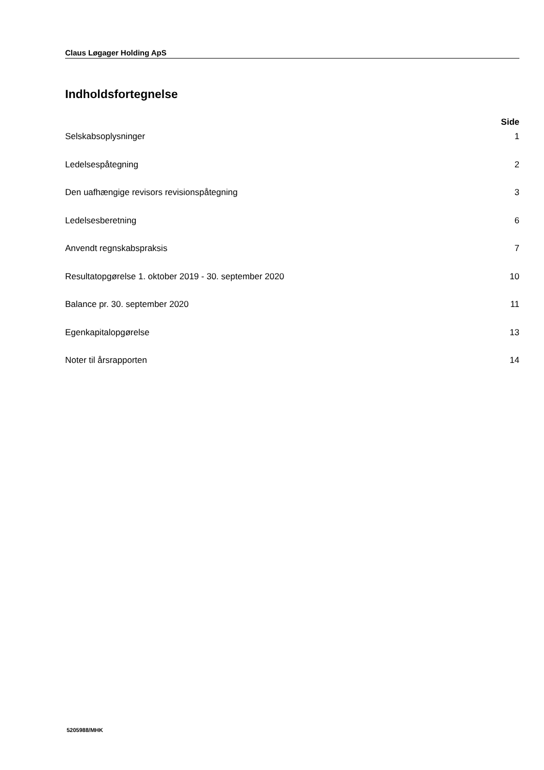Claus Løgager Holding ApS
Indholdsfortegnelse
Side
Selskabsoplysninger 1
Ledelsespåtegning 2
Den uafhængige revisors revisionspåtegning 3
Ledelsesberetning 6
Anvendt regnskabspraksis 7
Resultatopgørelse 1. oktober 2019 - 30. september 2020 10
Balance pr. 30. september 2020 11
Egenkapitalopgørelse 13
Noter til årsrapporten 14
5205988/MHK